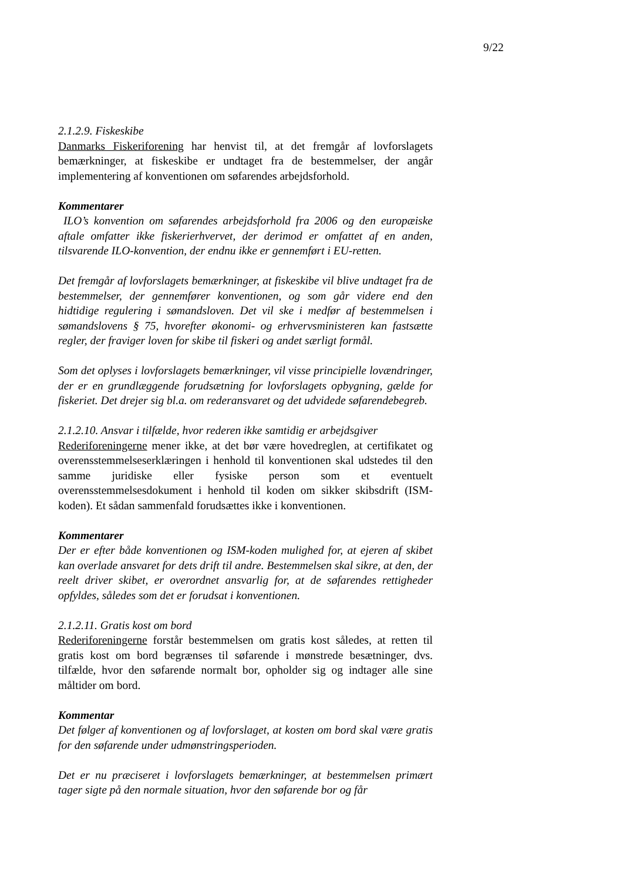9/22
2.1.2.9. Fiskeskibe
Danmarks Fiskeriforening har henvist til, at det fremgår af lovforslagets bemærkninger, at fiskeskibe er undtaget fra de bestemmelser, der angår implementering af konventionen om søfarendes arbejdsforhold.
Kommentarer
ILO’s konvention om søfarendes arbejdsforhold fra 2006 og den europæiske aftale omfatter ikke fiskerierhvervet, der derimod er omfattet af en anden, tilsvarende ILO-konvention, der endnu ikke er gennemført i EU-retten.
Det fremgår af lovforslagets bemærkninger, at fiskeskibe vil blive undtaget fra de bestemmelser, der gennemfører konventionen, og som går videre end den hidtidige regulering i sømandsloven. Det vil ske i medfør af bestemmelsen i sømandslovens § 75, hvorefter økonomi- og erhvervsministeren kan fastsætte regler, der fraviger loven for skibe til fiskeri og andet særligt formål.
Som det oplyses i lovforslagets bemærkninger, vil visse principielle lovændringer, der er en grundlæggende forudsætning for lovforslagets opbygning, gælde for fiskeriet. Det drejer sig bl.a. om rederansvaret og det udvidede søfarendebegreb.
2.1.2.10. Ansvar i tilfælde, hvor rederen ikke samtidig er arbejdsgiver
Rederiforeningerne mener ikke, at det bør være hovedreglen, at certifikatet og overensstemmelseserklæringen i henhold til konventionen skal udstedes til den samme juridiske eller fysiske person som et eventuelt overensstemmelsesdokument i henhold til koden om sikker skibsdrift (ISM-koden). Et sådan sammenfald forudsættes ikke i konventionen.
Kommentarer
Der er efter både konventionen og ISM-koden mulighed for, at ejeren af skibet kan overlade ansvaret for dets drift til andre. Bestemmelsen skal sikre, at den, der reelt driver skibet, er overordnet ansvarlig for, at de søfarendes rettigheder opfyldes, således som det er forudsat i konventionen.
2.1.2.11. Gratis kost om bord
Rederiforeningerne forstår bestemmelsen om gratis kost således, at retten til gratis kost om bord begrænses til søfarende i mønstrede besætninger, dvs. tilfælde, hvor den søfarende normalt bor, opholder sig og indtager alle sine måltider om bord.
Kommentar
Det følger af konventionen og af lovforslaget, at kosten om bord skal være gratis for den søfarende under udmønstringsperioden.
Det er nu præciseret i lovforslagets bemærkninger, at bestemmelsen primært tager sigte på den normale situation, hvor den søfarende bor og får